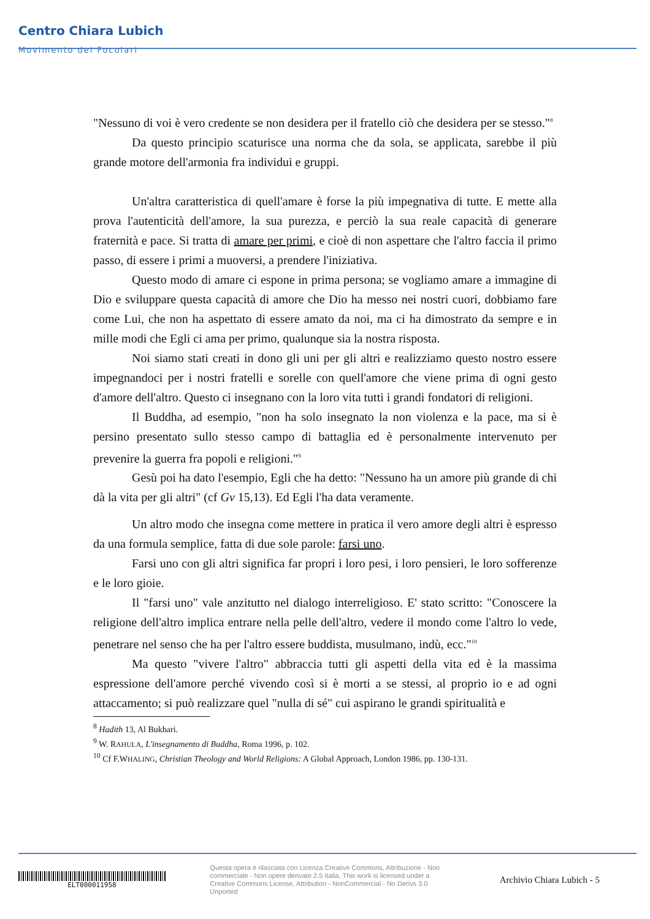Centro Chiara Lubich
Movimento dei Focolari
"Nessuno di voi è vero credente se non desidera per il fratello ciò che desidera per se stesso."<sup>8</sup>
Da questo principio scaturisce una norma che da sola, se applicata, sarebbe il più grande motore dell'armonia fra individui e gruppi.
Un'altra caratteristica di quell'amare è forse la più impegnativa di tutte. E mette alla prova l'autenticità dell'amore, la sua purezza, e perciò la sua reale capacità di generare fraternità e pace. Si tratta di amare per primi, e cioè di non aspettare che l'altro faccia il primo passo, di essere i primi a muoversi, a prendere l'iniziativa.
Questo modo di amare ci espone in prima persona; se vogliamo amare a immagine di Dio e sviluppare questa capacità di amore che Dio ha messo nei nostri cuori, dobbiamo fare come Lui, che non ha aspettato di essere amato da noi, ma ci ha dimostrato da sempre e in mille modi che Egli ci ama per primo, qualunque sia la nostra risposta.
Noi siamo stati creati in dono gli uni per gli altri e realizziamo questo nostro essere impegnandoci per i nostri fratelli e sorelle con quell'amore che viene prima di ogni gesto d'amore dell'altro. Questo ci insegnano con la loro vita tutti i grandi fondatori di religioni.
Il Buddha, ad esempio, "non ha solo insegnato la non violenza e la pace, ma si è persino presentato sullo stesso campo di battaglia ed è personalmente intervenuto per prevenire la guerra fra popoli e religioni."<sup>9</sup>
Gesù poi ha dato l'esempio, Egli che ha detto: "Nessuno ha un amore più grande di chi dà la vita per gli altri" (cf Gv 15,13). Ed Egli l'ha data veramente.
Un altro modo che insegna come mettere in pratica il vero amore degli altri è espresso da una formula semplice, fatta di due sole parole: farsi uno.
Farsi uno con gli altri significa far propri i loro pesi, i loro pensieri, le loro sofferenze e le loro gioie.
Il "farsi uno" vale anzitutto nel dialogo interreligioso. E' stato scritto: "Conoscere la religione dell'altro implica entrare nella pelle dell'altro, vedere il mondo come l'altro lo vede, penetrare nel senso che ha per l'altro essere buddista, musulmano, indù, ecc."<sup>10</sup>
Ma questo "vivere l'altro" abbraccia tutti gli aspetti della vita ed è la massima espressione dell'amore perché vivendo così si è morti a se stessi, al proprio io e ad ogni attaccamento; si può realizzare quel "nulla di sé" cui aspirano le grandi spiritualità e
<sup>8</sup> Hadith 13, Al Bukhari.
<sup>9</sup> W. RAHULA, L'insegnamento di Buddha, Roma 1996, p. 102.
<sup>10</sup> Cf F.WHALING, Christian Theology and World Religions: A Global Approach, London 1986, pp. 130-131.
ELT000011958
Questa opera è rilasciata con Licenza Creative Commons, Attribuzione - Non commerciale - Non opere derivate 2.5 Italia. This work is licensed under a Creative Commons License, Attribution - NonCommercial - No Derivs 3.0 Unported
Archivio Chiara Lubich - 5